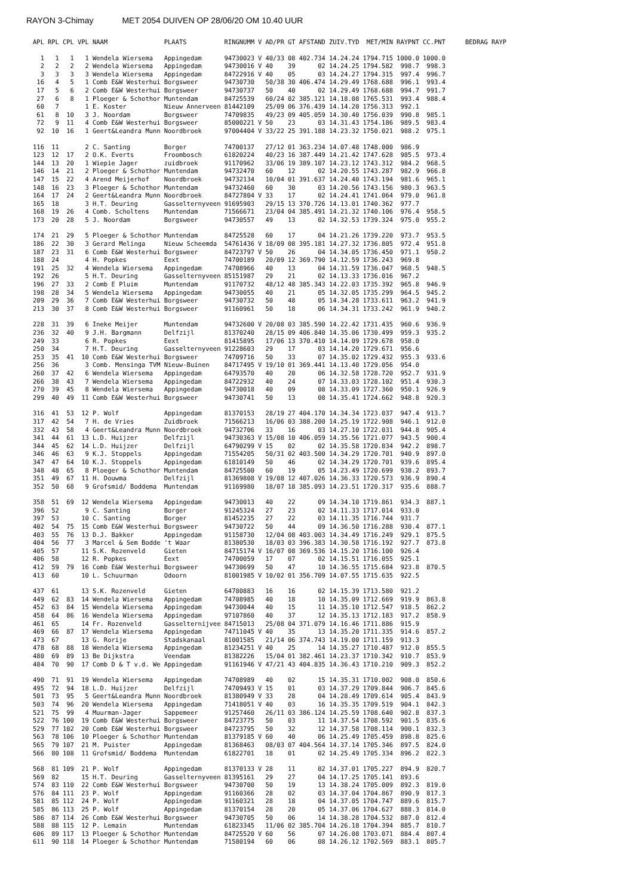RAYON 3-Chimay MET 2054 DUIVEN OP 28/06/20 OM 10.40 UUR
| APL | RPL | CPL | VPL | NAAM | PLAATS | RINGNUMM | V | AD/PR | GT | AFSTAND | ZUIV.TYD | MET/MIN | RAYPNT | CC.PNT | BEDRAG | RAYP |
| --- | --- | --- | --- | --- | --- | --- | --- | --- | --- | --- | --- | --- | --- | --- | --- | --- |
| 1 | 1 | 1 | 1 | Wendela Wiersema | Appingedam | 94730023 | V | 40/33 | 08 | 402.734 | 14.24.24 | 1794.715 | 1000.0 | 1000.0 | | |
| 2 | 2 | 2 | 2 | Wendela Wiersema | Appingedam | 94730016 | V | 40 | 39 | 02 | 14.24.25 | 1794.582 | 998.7 | 998.3 | | |
| 3 | 3 | 3 | 3 | Wendela Wiersema | Appingedam | 84722916 | V | 40 | 05 | 03 | 14.24.27 | 1794.315 | 997.4 | 996.7 | | |
| 16 | 4 | 5 | 1 | Comb E&W Westerhui | Borgsweer | 94730730 | | 50/38 | 30 | 406.474 | 14.29.49 | 1768.688 | 996.1 | 993.4 | | |
| 17 | 5 | 6 | 2 | Comb E&W Westerhui | Borgsweer | 94730737 | | 50 | 40 | 02 | 14.29.49 | 1768.688 | 994.7 | 991.7 | | |
| 27 | 6 | 8 | 1 | Ploeger & Schothor | Muntendam | 84725539 | | 60/24 | 02 | 385.121 | 14.18.08 | 1765.531 | 993.4 | 988.4 | | |
| 60 | 7 | | 1 | E. Koster | Nieuw Annerveen | 81442109 | | 25/09 | 06 | 376.439 | 14.14.20 | 1756.313 | 992.1 | | | |
| 61 | 8 | 10 | 3 | J. Noordam | Borgsweer | 74709835 | | 49/23 | 09 | 405.059 | 14.30.40 | 1756.039 | 990.8 | 985.1 | | |
| 72 | 9 | 11 | 4 | Comb E&W Westerhui | Borgsweer | 85000221 | V | 50 | 23 | 03 | 14.31.43 | 1754.186 | 989.5 | 983.4 | | |
| 92 | 10 | 16 | 1 | Geert&Leandra Munn | Noordbroek | 97004404 | V | 33/22 | 25 | 391.188 | 14.23.32 | 1750.021 | 988.2 | 975.1 | | |
| 116 | 11 | | 2 | C. Santing | Borger | 74700137 | | 27/12 | 01 | 363.234 | 14.07.48 | 1748.000 | 986.9 | | | |
| 123 | 12 | 17 | 2 | O.K. Everts | Froombosch | 61820224 | | 40/23 | 16 | 387.449 | 14.21.42 | 1747.628 | 985.5 | 973.4 | | |
| 144 | 13 | 20 | 1 | Wiepie Jager | zuidbroek | 91170962 | | 33/06 | 19 | 389.107 | 14.23.12 | 1743.312 | 984.2 | 968.5 | | |
| 146 | 14 | 21 | 2 | Ploeger & Schothor | Muntendam | 94732470 | | 60 | 12 | 02 | 14.20.55 | 1743.287 | 982.9 | 966.8 | | |
| 147 | 15 | 22 | 4 | Arend Meijerhof | Noordbroek | 94732134 | | 10/04 | 01 | 391.637 | 14.24.40 | 1743.194 | 981.6 | 965.1 | | |
| 148 | 16 | 23 | 3 | Ploeger & Schothor | Muntendam | 94732460 | | 60 | 30 | 03 | 14.20.56 | 1743.156 | 980.3 | 963.5 | | |
| 164 | 17 | 24 | 2 | Geert&Leandra Munn | Noordbroek | 84727804 | V | 33 | 17 | 02 | 14.24.41 | 1741.064 | 979.0 | 961.8 | | |
| 165 | 18 | | 3 | H.T. Deuring | Gasselternyveen | 91695903 | | 29/15 | 13 | 370.726 | 14.13.01 | 1740.362 | 977.7 | | | |
| 168 | 19 | 26 | 4 | Comb. Scholtens | Muntendam | 71566671 | | 23/04 | 04 | 385.491 | 14.21.32 | 1740.106 | 976.4 | 958.5 | | |
| 173 | 20 | 28 | 5 | J. Noordam | Borgsweer | 94730557 | | 49 | 13 | 02 | 14.32.53 | 1739.324 | 975.0 | 955.2 | | |
| 174 | 21 | 29 | 5 | Ploeger & Schothor | Muntendam | 84725528 | | 60 | 17 | 04 | 14.21.26 | 1739.220 | 973.7 | 953.5 | | |
| 186 | 22 | 30 | 3 | Gerard Melinga | Nieuw Scheemda | 54761436 | V | 18/09 | 08 | 395.181 | 14.27.32 | 1736.805 | 972.4 | 951.8 | | |
| 187 | 23 | 31 | 6 | Comb E&W Westerhui | Borgsweer | 84723797 | V | 50 | 26 | 04 | 14.34.05 | 1736.450 | 971.1 | 950.2 | | |
| 188 | 24 | | 4 | H. Popkes | Eext | 74700189 | | 20/09 | 12 | 369.790 | 14.12.59 | 1736.243 | 969.8 | | | |
| 191 | 25 | 32 | 4 | Wendela Wiersema | Appingedam | 74708966 | | 40 | 13 | 04 | 14.31.59 | 1736.047 | 968.5 | 948.5 | | |
| 192 | 26 | | 5 | H.T. Deuring | Gasselternyveen | 85151987 | | 29 | 21 | 02 | 14.13.33 | 1736.016 | 967.2 | | | |
| 196 | 27 | 33 | 2 | Comb E Pluim | Muntendam | 91170732 | | 48/12 | 48 | 385.343 | 14.22.03 | 1735.392 | 965.8 | 946.9 | | |
| 198 | 28 | 34 | 5 | Wendela Wiersema | Appingedam | 94730055 | | 40 | 21 | 05 | 14.32.05 | 1735.299 | 964.5 | 945.2 | | |
| 209 | 29 | 36 | 7 | Comb E&W Westerhui | Borgsweer | 94730732 | | 50 | 48 | 05 | 14.34.28 | 1733.611 | 963.2 | 941.9 | | |
| 213 | 30 | 37 | 8 | Comb E&W Westerhui | Borgsweer | 91160961 | | 50 | 18 | 06 | 14.34.31 | 1733.242 | 961.9 | 940.2 | | |
| 228 | 31 | 39 | 6 | Ineke Meijer | Muntendam | 94732600 | V | 20/08 | 03 | 385.590 | 14.22.42 | 1731.435 | 960.6 | 936.9 | | |
| 236 | 32 | 40 | 9 | J.H. Bargmann | Delfzijl | 81370240 | | 28/15 | 09 | 406.840 | 14.35.06 | 1730.499 | 959.3 | 935.2 | | |
| 249 | 33 | | 6 | R. Popkes | Eext | 81415895 | | 17/06 | 13 | 370.410 | 14.14.09 | 1729.678 | 958.0 | | | |
| 250 | 34 | | 7 | H.T. Deuring | Gasselternyveen | 91228603 | | 29 | 17 | 03 | 14.14.20 | 1729.671 | 956.6 | | | |
| 253 | 35 | 41 | 10 | Comb E&W Westerhui | Borgsweer | 74709716 | | 50 | 33 | 07 | 14.35.02 | 1729.432 | 955.3 | 933.6 | | |
| 256 | 36 | | 3 | Comb. Mensinga TVM | Nieuw-Buinen | 84717495 | V | 19/10 | 01 | 369.441 | 14.13.40 | 1729.056 | 954.0 | | | |
| 260 | 37 | 42 | 6 | Wendela Wiersema | Appingedam | 64793570 | | 40 | 20 | 06 | 14.32.58 | 1728.720 | 952.7 | 931.9 | | |
| 266 | 38 | 43 | 7 | Wendela Wiersema | Appingedam | 84722932 | | 40 | 24 | 07 | 14.33.03 | 1728.102 | 951.4 | 930.3 | | |
| 270 | 39 | 45 | 8 | Wendela Wiersema | Appingedam | 94730018 | | 40 | 09 | 08 | 14.33.09 | 1727.360 | 950.1 | 926.9 | | |
| 299 | 40 | 49 | 11 | Comb E&W Westerhui | Borgsweer | 94730741 | | 50 | 13 | 08 | 14.35.41 | 1724.662 | 948.8 | 920.3 | | |
| 316 | 41 | 53 | 12 | P. Wolf | Appingedam | 81370153 | | 28/19 | 27 | 404.170 | 14.34.34 | 1723.037 | 947.4 | 913.7 | | |
| 317 | 42 | 54 | 7 | H. de Vries | Zuidbroek | 71566213 | | 16/06 | 03 | 388.200 | 14.25.19 | 1722.908 | 946.1 | 912.0 | | |
| 332 | 43 | 58 | 4 | Geert&Leandra Munn | Noordbroek | 94732706 | | 33 | 16 | 03 | 14.27.10 | 1722.031 | 944.8 | 905.4 | | |
| 341 | 44 | 61 | 13 | L.D. Huijzer | Delfzijl | 94730363 | V | 15/08 | 10 | 406.059 | 14.35.56 | 1721.077 | 943.5 | 900.4 | | |
| 344 | 45 | 62 | 14 | L.D. Huijzer | Delfzijl | 64790299 | V | 15 | 02 | 02 | 14.35.58 | 1720.834 | 942.2 | 898.7 | | |
| 346 | 46 | 63 | 9 | K.J. Stoppels | Appingedam | 71554205 | | 50/31 | 02 | 403.500 | 14.34.29 | 1720.701 | 940.9 | 897.0 | | |
| 347 | 47 | 64 | 10 | K.J. Stoppels | Appingedam | 61810149 | | 50 | 46 | 02 | 14.34.29 | 1720.701 | 939.6 | 895.4 | | |
| 348 | 48 | 65 | 8 | Ploeger & Schothor | Muntendam | 84725500 | | 60 | 19 | 05 | 14.23.49 | 1720.699 | 938.2 | 893.7 | | |
| 351 | 49 | 67 | 11 | H. Douwma | Delfzijl | 81369808 | V | 19/08 | 12 | 407.026 | 14.36.33 | 1720.573 | 936.9 | 890.4 | | |
| 352 | 50 | 68 | 9 | Grofsmid/ Boddema | Muntendam | 91169980 | | 18/07 | 18 | 385.093 | 14.23.51 | 1720.317 | 935.6 | 888.7 | | |
| 358 | 51 | 69 | 12 | Wendela Wiersema | Appingedam | 94730013 | | 40 | 22 | 09 | 14.34.10 | 1719.861 | 934.3 | 887.1 | | |
| 396 | 52 | | 9 | C. Santing | Borger | 91245324 | | 27 | 23 | 02 | 14.11.33 | 1717.014 | 933.0 | | | |
| 397 | 53 | | 10 | C. Santing | Borger | 81452235 | | 27 | 22 | 03 | 14.11.35 | 1716.744 | 931.7 | | | |
| 402 | 54 | 75 | 15 | Comb E&W Westerhui | Borgsweer | 94730722 | | 50 | 44 | 09 | 14.36.50 | 1716.288 | 930.4 | 877.1 | | |
| 403 | 55 | 76 | 13 | D.J. Bakker | Appingedam | 91158730 | | 12/04 | 08 | 403.003 | 14.34.49 | 1716.249 | 929.1 | 875.5 | | |
| 404 | 56 | 77 | 3 | Marcel & Sem Bodde | 't Waar | 81380530 | | 18/03 | 03 | 396.383 | 14.30.58 | 1716.192 | 927.7 | 873.8 | | |
| 405 | 57 | | 11 | S.K. Rozenveld | Gieten | 84715174 | V | 16/07 | 08 | 369.536 | 14.15.20 | 1716.100 | 926.4 | | | |
| 406 | 58 | | 12 | R. Popkes | Eext | 74700059 | | 17 | 07 | 02 | 14.15.51 | 1716.055 | 925.1 | | | |
| 412 | 59 | 79 | 16 | Comb E&W Westerhui | Borgsweer | 94730699 | | 50 | 47 | 10 | 14.36.55 | 1715.684 | 923.8 | 870.5 | | |
| 413 | 60 | | 10 | L. Schuurman | Odoorn | 81001985 | V | 10/02 | 01 | 356.709 | 14.07.55 | 1715.635 | 922.5 | | | |
| 437 | 61 | | 13 | S.K. Rozenveld | Gieten | 64780883 | | 16 | 16 | 02 | 14.15.39 | 1713.580 | 921.2 | | | |
| 449 | 62 | 83 | 14 | Wendela Wiersema | Appingedam | 74708985 | | 40 | 18 | 10 | 14.35.09 | 1712.669 | 919.9 | 863.8 | | |
| 452 | 63 | 84 | 15 | Wendela Wiersema | Appingedam | 94730044 | | 40 | 15 | 11 | 14.35.10 | 1712.547 | 918.5 | 862.2 | | |
| 458 | 64 | 86 | 16 | Wendela Wiersema | Appingedam | 97107860 | | 40 | 37 | 12 | 14.35.13 | 1712.183 | 917.2 | 858.9 | | |
| 461 | 65 | | 14 | Fr. Rozenveld | Gasselternijvee | 84715013 | | 25/08 | 04 | 371.079 | 14.16.46 | 1711.886 | 915.9 | | | |
| 469 | 66 | 87 | 17 | Wendela Wiersema | Appingedam | 74711045 | V | 40 | 35 | 13 | 14.35.20 | 1711.335 | 914.6 | 857.2 | | |
| 473 | 67 | | 13 | G. Rorije | Stadskanaal | 81001585 | | 21/14 | 06 | 374.743 | 14.19.00 | 1711.159 | 913.3 | | | |
| 478 | 68 | 88 | 18 | Wendela Wiersema | Appingedam | 81234251 | V | 40 | 25 | 14 | 14.35.27 | 1710.487 | 912.0 | 855.5 | | |
| 480 | 69 | 89 | 13 | Be Dijkstra | Veendam | 81382226 | | 15/04 | 01 | 382.461 | 14.23.37 | 1710.342 | 910.7 | 853.9 | | |
| 484 | 70 | 90 | 17 | Comb D & T v.d. We | Appingedam | 91161946 | V | 47/21 | 43 | 404.835 | 14.36.43 | 1710.210 | 909.3 | 852.2 | | |
| 490 | 71 | 91 | 19 | Wendela Wiersema | Appingedam | 74708989 | | 40 | 02 | 15 | 14.35.31 | 1710.002 | 908.0 | 850.6 | | |
| 495 | 72 | 94 | 18 | L.D. Huijzer | Delfzijl | 74709493 | V | 15 | 01 | 03 | 14.37.29 | 1709.844 | 906.7 | 845.6 | | |
| 501 | 73 | 95 | 5 | Geert&Leandra Munn | Noordbroek | 81380949 | V | 33 | 28 | 04 | 14.28.49 | 1709.614 | 905.4 | 843.9 | | |
| 503 | 74 | 96 | 20 | Wendela Wiersema | Appingedam | 71418051 | V | 40 | 03 | 16 | 14.35.35 | 1709.519 | 904.1 | 842.3 | | |
| 521 | 75 | 99 | 4 | Muurman-Jager | Sappemeer | 91257460 | | 26/11 | 03 | 386.124 | 14.25.59 | 1708.640 | 902.8 | 837.3 | | |
| 522 | 76 | 100 | 19 | Comb E&W Westerhui | Borgsweer | 84723775 | | 50 | 03 | 11 | 14.37.54 | 1708.592 | 901.5 | 835.6 | | |
| 529 | 77 | 102 | 20 | Comb E&W Westerhui | Borgsweer | 84723795 | | 50 | 32 | 12 | 14.37.58 | 1708.114 | 900.1 | 832.3 | | |
| 563 | 78 | 106 | 10 | Ploeger & Schothor | Muntendam | 81379185 | V | 60 | 40 | 06 | 14.25.49 | 1705.459 | 898.8 | 825.6 | | |
| 565 | 79 | 107 | 21 | M. Puister | Appingedam | 81368463 | | 08/03 | 07 | 404.564 | 14.37.14 | 1705.346 | 897.5 | 824.0 | | |
| 566 | 80 | 108 | 11 | Grofsmid/ Boddema | Muntendam | 61822701 | | 18 | 01 | 02 | 14.25.49 | 1705.334 | 896.2 | 822.3 | | |
| 568 | 81 | 109 | 21 | P. Wolf | Appingedam | 81370133 | V | 28 | 11 | 02 | 14.37.01 | 1705.227 | 894.9 | 820.7 | | |
| 569 | 82 | | 15 | H.T. Deuring | Gasselternyveen | 81395161 | | 29 | 27 | 04 | 14.17.25 | 1705.141 | 893.6 | | | |
| 574 | 83 | 110 | 22 | Comb E&W Westerhui | Borgsweer | 94730700 | | 50 | 19 | 13 | 14.38.24 | 1705.009 | 892.3 | 819.0 | | |
| 576 | 84 | 111 | 23 | P. Wolf | Appingedam | 91160366 | | 28 | 02 | 03 | 14.37.04 | 1704.867 | 890.9 | 817.3 | | |
| 581 | 85 | 112 | 24 | P. Wolf | Appingedam | 91160321 | | 28 | 18 | 04 | 14.37.05 | 1704.747 | 889.6 | 815.7 | | |
| 585 | 86 | 113 | 25 | P. Wolf | Appingedam | 81370154 | | 28 | 20 | 05 | 14.37.06 | 1704.627 | 888.3 | 814.0 | | |
| 586 | 87 | 114 | 26 | Comb E&W Westerhui | Borgsweer | 94730705 | | 50 | 06 | 14 | 14.38.28 | 1704.532 | 887.0 | 812.4 | | |
| 588 | 88 | 115 | 12 | P. Lemain | Muntendam | 61823345 | | 11/06 | 02 | 385.704 | 14.26.18 | 1704.394 | 885.7 | 810.7 | | |
| 606 | 89 | 117 | 13 | Ploeger & Schothor | Muntendam | 84725520 | V | 60 | 56 | 07 | 14.26.08 | 1703.071 | 884.4 | 807.4 | | |
| 611 | 90 | 118 | 14 | Ploeger & Schothor | Muntendam | 71580194 | | 60 | 06 | 08 | 14.26.12 | 1702.569 | 883.1 | 805.7 | | |